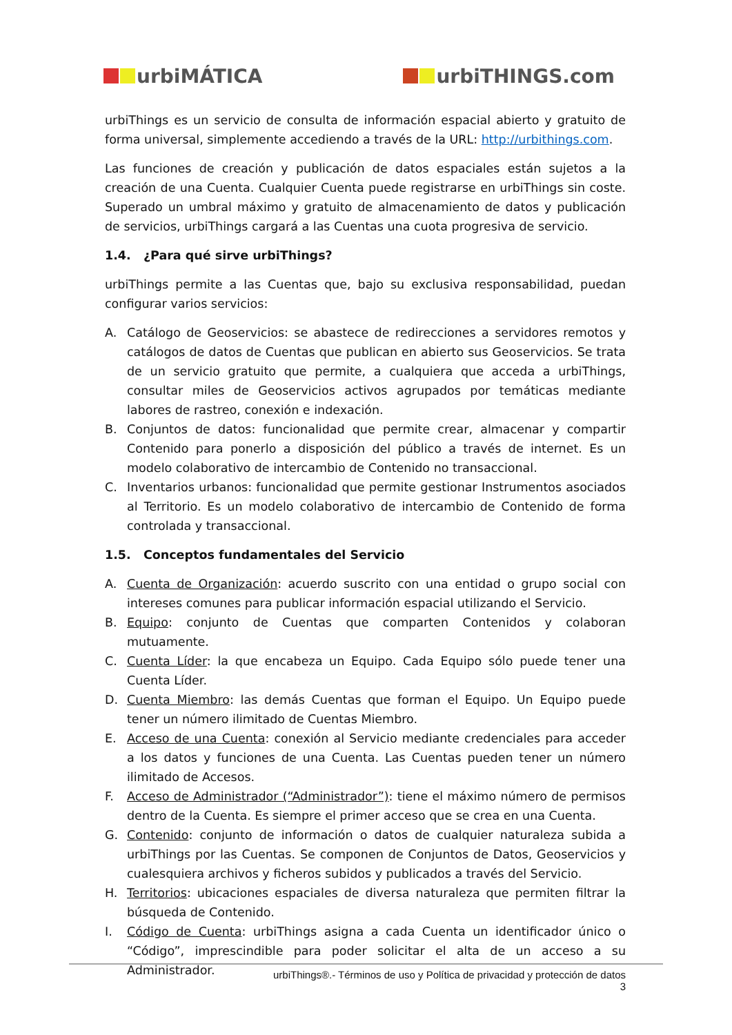urbiMÁTICA urbiTHINGS.com
urbiThings es un servicio de consulta de información espacial abierto y gratuito de forma universal, simplemente accediendo a través de la URL: http://urbithings.com.
Las funciones de creación y publicación de datos espaciales están sujetos a la creación de una Cuenta. Cualquier Cuenta puede registrarse en urbiThings sin coste. Superado un umbral máximo y gratuito de almacenamiento de datos y publicación de servicios, urbiThings cargará a las Cuentas una cuota progresiva de servicio.
1.4. ¿Para qué sirve urbiThings?
urbiThings permite a las Cuentas que, bajo su exclusiva responsabilidad, puedan configurar varios servicios:
A. Catálogo de Geoservicios: se abastece de redirecciones a servidores remotos y catálogos de datos de Cuentas que publican en abierto sus Geoservicios. Se trata de un servicio gratuito que permite, a cualquiera que acceda a urbiThings, consultar miles de Geoservicios activos agrupados por temáticas mediante labores de rastreo, conexión e indexación.
B. Conjuntos de datos: funcionalidad que permite crear, almacenar y compartir Contenido para ponerlo a disposición del público a través de internet. Es un modelo colaborativo de intercambio de Contenido no transaccional.
C. Inventarios urbanos: funcionalidad que permite gestionar Instrumentos asociados al Territorio. Es un modelo colaborativo de intercambio de Contenido de forma controlada y transaccional.
1.5. Conceptos fundamentales del Servicio
A. Cuenta de Organización: acuerdo suscrito con una entidad o grupo social con intereses comunes para publicar información espacial utilizando el Servicio.
B. Equipo: conjunto de Cuentas que comparten Contenidos y colaboran mutuamente.
C. Cuenta Líder: la que encabeza un Equipo. Cada Equipo sólo puede tener una Cuenta Líder.
D. Cuenta Miembro: las demás Cuentas que forman el Equipo. Un Equipo puede tener un número ilimitado de Cuentas Miembro.
E. Acceso de una Cuenta: conexión al Servicio mediante credenciales para acceder a los datos y funciones de una Cuenta. Las Cuentas pueden tener un número ilimitado de Accesos.
F. Acceso de Administrador (“Administrador”): tiene el máximo número de permisos dentro de la Cuenta. Es siempre el primer acceso que se crea en una Cuenta.
G. Contenido: conjunto de información o datos de cualquier naturaleza subida a urbiThings por las Cuentas. Se componen de Conjuntos de Datos, Geoservicios y cualesquiera archivos y ficheros subidos y publicados a través del Servicio.
H. Territorios: ubicaciones espaciales de diversa naturaleza que permiten filtrar la búsqueda de Contenido.
I. Código de Cuenta: urbiThings asigna a cada Cuenta un identificador único o “Código”, imprescindible para poder solicitar el alta de un acceso a su Administrador.
urbiThings®.- Términos de uso y Política de privacidad y protección de datos
3